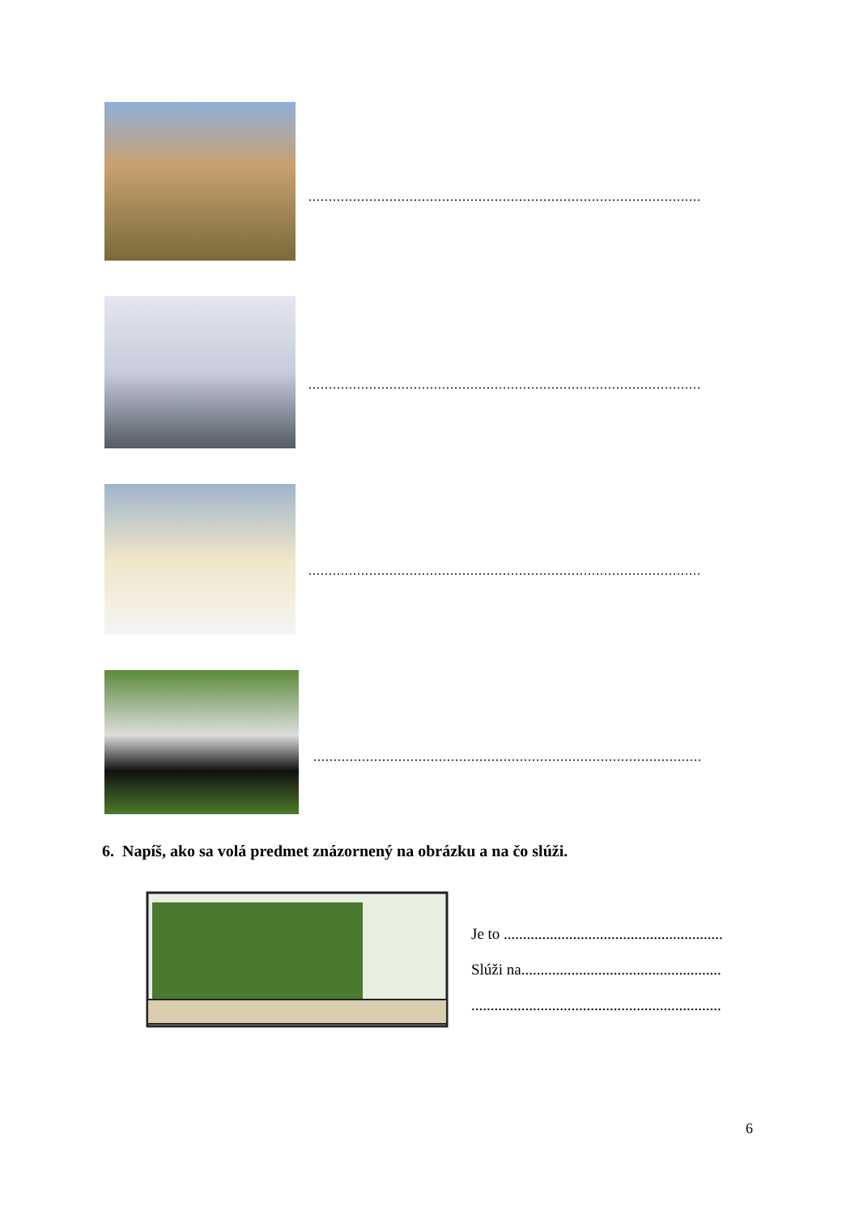.................................................................................................
.................................................................................................
.................................................................................................
................................................................................................
6. Napíš, ako sa volá predmet znázornený na obrázku a na čo slúži.
Je to .........................................................
Slúži na....................................................
.................................................................
6